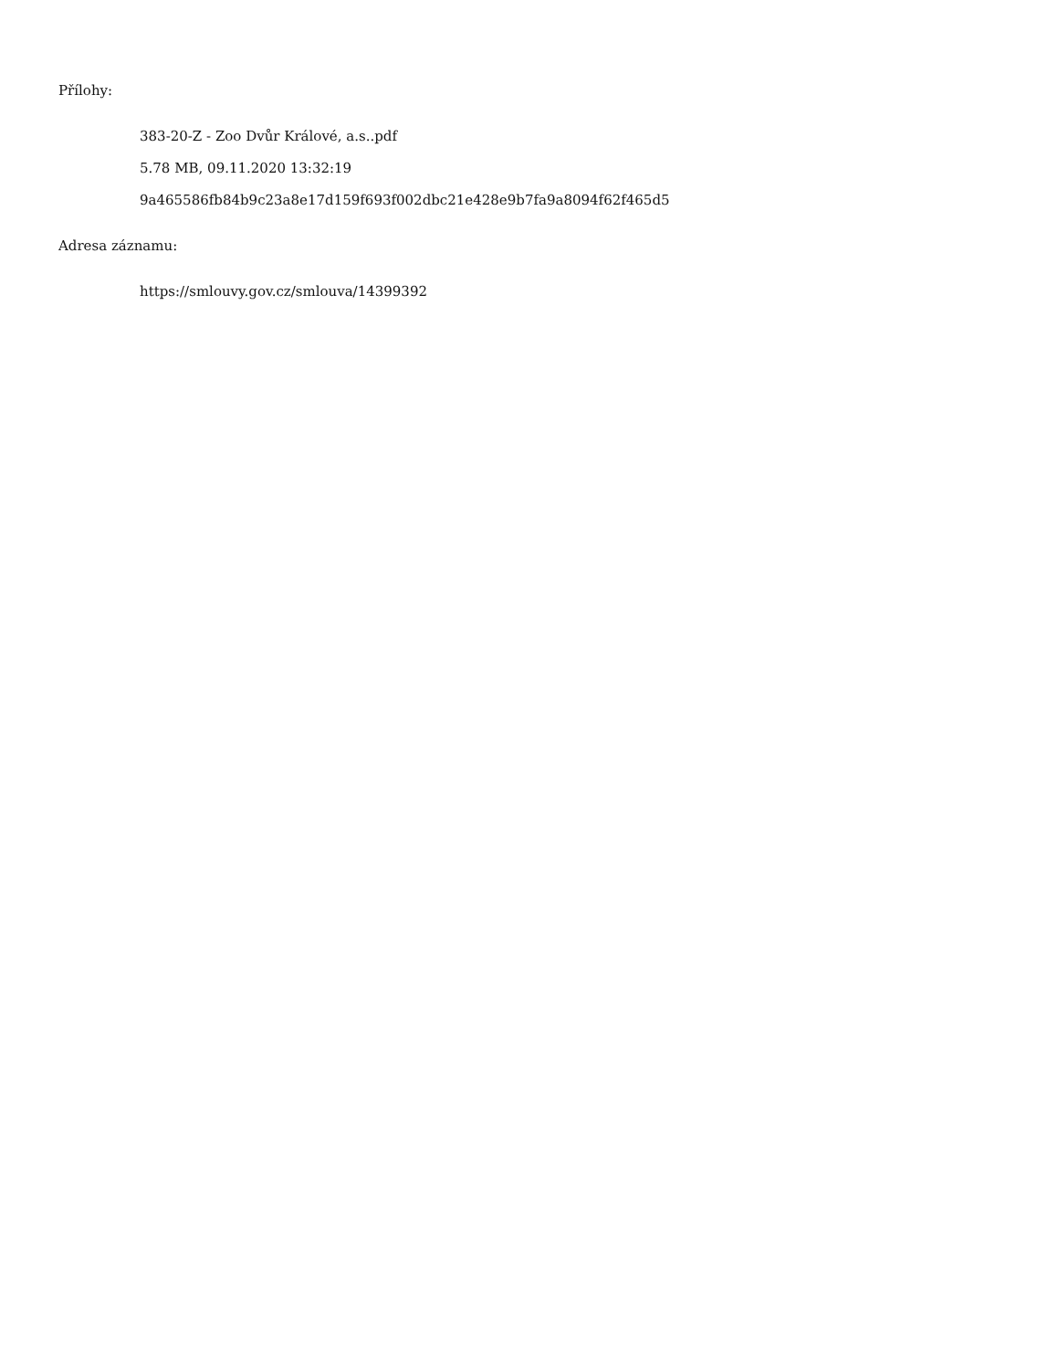Přílohy:
383-20-Z - Zoo Dvůr Králové, a.s..pdf
5.78 MB, 09.11.2020 13:32:19
9a465586fb84b9c23a8e17d159f693f002dbc21e428e9b7fa9a8094f62f465d5
Adresa záznamu:
https://smlouvy.gov.cz/smlouva/14399392